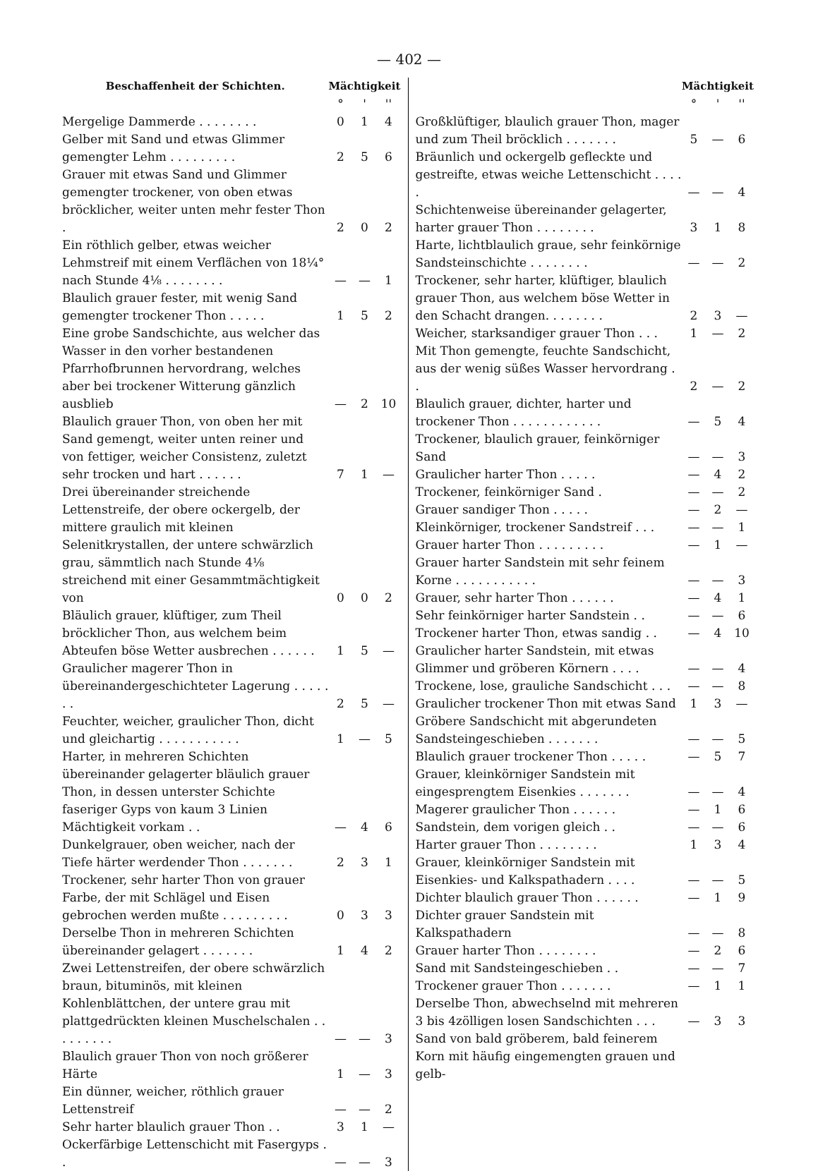— 402 —
| Beschaffenheit der Schichten. | Mächtigkeit | | |
| --- | --- | --- | --- |
| | ° | ' | '' |
| Mergelige Dammerde . . . . . . . . | 0 | 1 | 4 |
| Gelber mit Sand und etwas Glimmer gemengter Lehm . . . . . . . . . | 2 | 5 | 6 |
| Grauer mit etwas Sand und Glimmer gemengter trockener, von oben etwas bröcklicher, weiter unten mehr fester Thon . | 2 | 0 | 2 |
| Ein röthlich gelber, etwas weicher Lehmstreif mit einem Verflächen von 18¼° nach Stunde 4⅛ . . . . . . . . | — | — | 1 |
| Blaulich grauer fester, mit wenig Sand gemengter trockener Thon . . . . . | 1 | 5 | 2 |
| Eine grobe Sandschichte, aus welcher das Wasser in den vorher bestandenen Pfarrhofbrunnen hervordrang, welches aber bei trockener Witterung gänzlich ausblieb | — | 2 | 10 |
| Blaulich grauer Thon, von oben her mit Sand gemengt, weiter unten reiner und von fettiger, weicher Consistenz, zuletzt sehr trocken und hart . . . . . . | 7 | 1 | — |
| Drei übereinander streichende Lettenstreife, der obere ockergelb, der mittere graulich mit kleinen Selenitkrystallen, der untere schwärzlich grau, sämmtlich nach Stunde 4⅛ streichend mit einer Gesammtmächtigkeit von | 0 | 0 | 2 |
| Bläulich grauer, klüftiger, zum Theil bröcklicher Thon, aus welchem beim Abteufen böse Wetter ausbrechen . . . . . . | 1 | 5 | — |
| Graulicher magerer Thon in übereinandergeschichteter Lagerung . . . . . . . | 2 | 5 | — |
| Feuchter, weicher, graulicher Thon, dicht und gleichartig . . . . . . . . . . . | 1 | — | 5 |
| Harter, in mehreren Schichten übereinander gelagerter bläulich grauer Thon, in dessen unterster Schichte faseriger Gyps von kaum 3 Linien Mächtigkeit vorkam . . | — | 4 | 6 |
| Dunkelgrauer, oben weicher, nach der Tiefe härter werdender Thon . . . . . . . | 2 | 3 | 1 |
| Trockener, sehr harter Thon von grauer Farbe, der mit Schlägel und Eisen gebrochen werden mußte . . . . . . . . . | 0 | 3 | 3 |
| Derselbe Thon in mehreren Schichten übereinander gelagert . . . . . . . | 1 | 4 | 2 |
| Zwei Lettenstreifen, der obere schwärzlich braun, bituminös, mit kleinen Kohlenblättchen, der untere grau mit plattgedrückten kleinen Muschelschalen . . . . . . . . . | — | — | 3 |
| Blaulich grauer Thon von noch größerer Härte | 1 | — | 3 |
| Ein dünner, weicher, röthlich grauer Lettenstreif | — | — | 2 |
| Sehr harter blaulich grauer Thon . . | 3 | 1 | — |
| Ockerfärbige Lettenschicht mit Fasergyps . . | — | — | 3 |
| | Mächtigkeit | | |
| --- | --- | --- | --- |
| | ° | ' | '' |
| Großklüftiger, blaulich grauer Thon, mager und zum Theil bröcklich . . . . . . . | 5 | — | 6 |
| Bräunlich und ockergelb gefleckte und gestreifte, etwas weiche Lettenschicht . . . . . | — | — | 4 |
| Schichtenweise übereinander gelagerter, harter grauer Thon . . . . . . . . | 3 | 1 | 8 |
| Harte, lichtblaulich graue, sehr feinkörnige Sandsteinschichte . . . . . . . . | — | — | 2 |
| Trockener, sehr harter, klüftiger, blaulich grauer Thon, aus welchem böse Wetter in den Schacht drangen. . . . . . . . | 2 | 3 | — |
| Weicher, starksandiger grauer Thon . . . | 1 | — | 2 |
| Mit Thon gemengte, feuchte Sandschicht, aus der wenig süßes Wasser hervordrang . . | 2 | — | 2 |
| Blaulich grauer, dichter, harter und trockener Thon . . . . . . . . . . . . | — | 5 | 4 |
| Trockener, blaulich grauer, feinkörniger Sand | — | — | 3 |
| Graulicher harter Thon . . . . . | — | 4 | 2 |
| Trockener, feinkörniger Sand . | — | — | 2 |
| Grauer sandiger Thon . . . . . | — | 2 | — |
| Kleinkörniger, trockener Sandstreif . . . | — | — | 1 |
| Grauer harter Thon . . . . . . . . . | — | 1 | — |
| Grauer harter Sandstein mit sehr feinem Korne . . . . . . . . . . . | — | — | 3 |
| Grauer, sehr harter Thon . . . . . . | — | 4 | 1 |
| Sehr feinkörniger harter Sandstein . . | — | — | 6 |
| Trockener harter Thon, etwas sandig . . | — | 4 | 10 |
| Graulicher harter Sandstein, mit etwas Glimmer und gröberen Körnern . . . . | — | — | 4 |
| Trockene, lose, grauliche Sandschicht . . . | — | — | 8 |
| Graulicher trockener Thon mit etwas Sand | 1 | 3 | — |
| Gröbere Sandschicht mit abgerundeten Sandsteingeschieben . . . . . . . | — | — | 5 |
| Blaulich grauer trockener Thon . . . . . | — | 5 | 7 |
| Grauer, kleinkörniger Sandstein mit eingesprengtem Eisenkies . . . . . . . | — | — | 4 |
| Magerer graulicher Thon . . . . . . | — | 1 | 6 |
| Sandstein, dem vorigen gleich . . | — | — | 6 |
| Harter grauer Thon . . . . . . . . | 1 | 3 | 4 |
| Grauer, kleinkörniger Sandstein mit Eisenkies- und Kalkspathadern . . . . | — | — | 5 |
| Dichter blaulich grauer Thon . . . . . . | — | 1 | 9 |
| Dichter grauer Sandstein mit Kalkspathadern | — | — | 8 |
| Grauer harter Thon . . . . . . . . | — | 2 | 6 |
| Sand mit Sandsteingeschieben . . | — | — | 7 |
| Trockener grauer Thon . . . . . . . | — | 1 | 1 |
| Derselbe Thon, abwechselnd mit mehreren 3 bis 4zölligen losen Sandschichten . . . | — | 3 | 3 |
| Sand von bald gröberem, bald feinerem Korn mit häufig eingemengten grauen und gelb- | | | |